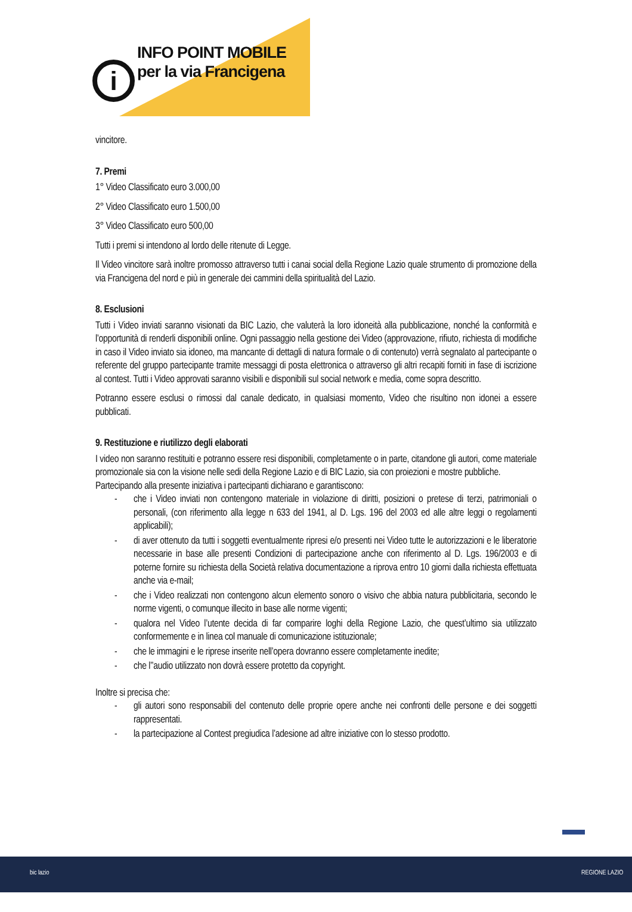i
INFO POINT MOBILE
per la via Francigena
vincitore.
7. Premi
1° Video Classificato euro 3.000,00
2° Video Classificato euro 1.500,00
3° Video Classificato euro 500,00
Tutti i premi si intendono al lordo delle ritenute di Legge.
Il Video vincitore sarà inoltre promosso attraverso tutti i canai social della Regione Lazio quale strumento di promozione della via Francigena del nord e più in generale dei cammini della spiritualità del Lazio.
8. Esclusioni
Tutti i Video inviati saranno visionati da BIC Lazio, che valuterà la loro idoneità alla pubblicazione, nonché la conformità e l’opportunità di renderli disponibili online. Ogni passaggio nella gestione dei Video (approvazione, rifiuto, richiesta di modifiche in caso il Video inviato sia idoneo, ma mancante di dettagli di natura formale o di contenuto) verrà segnalato al partecipante o referente del gruppo partecipante tramite messaggi di posta elettronica o attraverso gli altri recapiti forniti in fase di iscrizione al contest. Tutti i Video approvati saranno visibili e disponibili sul social network e media, come sopra descritto.
Potranno essere esclusi o rimossi dal canale dedicato, in qualsiasi momento, Video che risultino non idonei a essere pubblicati.
9. Restituzione e riutilizzo degli elaborati
I video non saranno restituiti e potranno essere resi disponibili, completamente o in parte, citandone gli autori, come materiale promozionale sia con la visione nelle sedi della Regione Lazio e di BIC Lazio, sia con proiezioni e mostre pubbliche.
Partecipando alla presente iniziativa i partecipanti dichiarano e garantiscono:
- che i Video inviati non contengono materiale in violazione di diritti, posizioni o pretese di terzi, patrimoniali o personali, (con riferimento alla legge n 633 del 1941, al D. Lgs. 196 del 2003 ed alle altre leggi o regolamenti applicabili);
- di aver ottenuto da tutti i soggetti eventualmente ripresi e/o presenti nei Video tutte le autorizzazioni e le liberatorie necessarie in base alle presenti Condizioni di partecipazione anche con riferimento al D. Lgs. 196/2003 e di poterne fornire su richiesta della Società relativa documentazione a riprova entro 10 giorni dalla richiesta effettuata anche via e-mail;
- che i Video realizzati non contengono alcun elemento sonoro o visivo che abbia natura pubblicitaria, secondo le norme vigenti, o comunque illecito in base alle norme vigenti;
- qualora nel Video l’utente decida di far comparire loghi della Regione Lazio, che quest’ultimo sia utilizzato conformemente e in linea col manuale di comunicazione istituzionale;
- che le immagini e le riprese inserite nell’opera dovranno essere completamente inedite;
- che l’’audio utilizzato non dovrà essere protetto da copyright.
Inoltre si precisa che:
- gli autori sono responsabili del contenuto delle proprie opere anche nei confronti delle persone e dei soggetti rappresentati.
- la partecipazione al Contest pregiudica l’adesione ad altre iniziative con lo stesso prodotto.
bic lazio REGIONE LAZIO